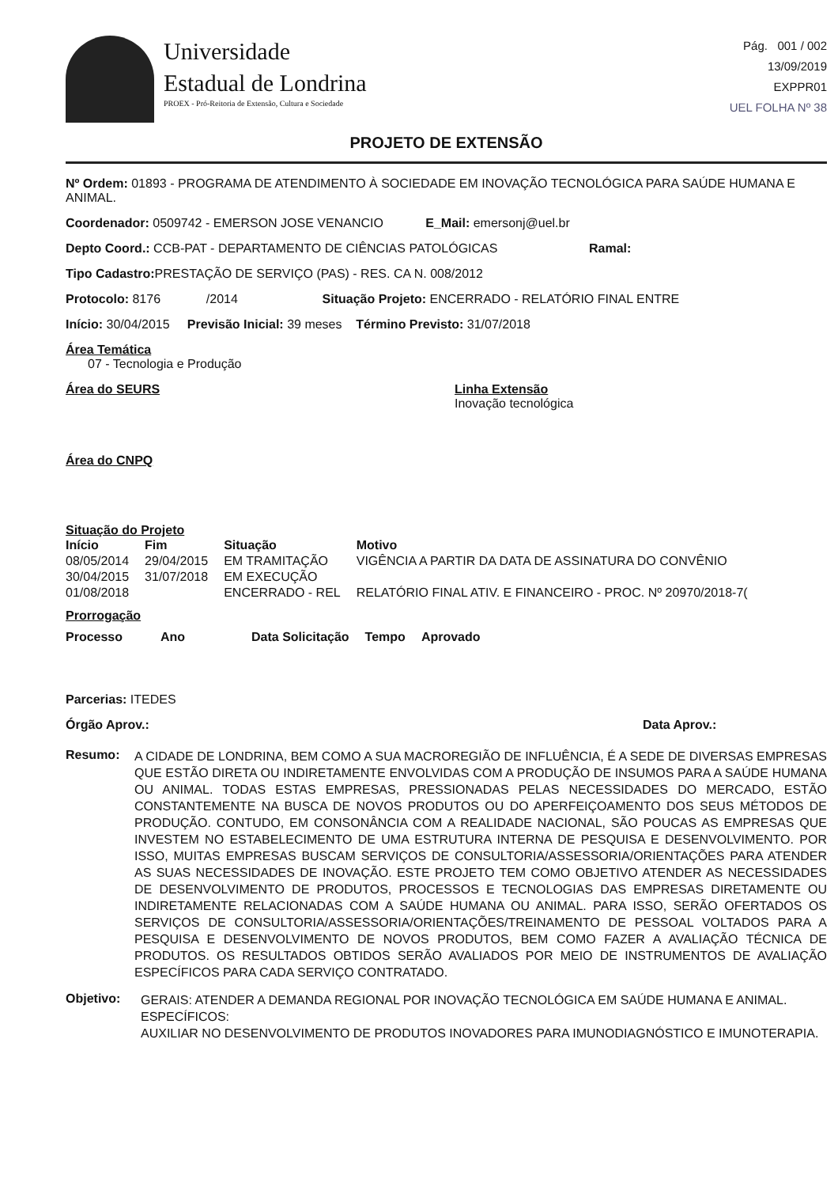Universidade
Estadual de Londrina
PROEX - Pró-Reitoria de Extensão, Cultura e Sociedade
Pág. 001 / 002
13/09/2019
EXPPR01
UEL FOLHA Nº 38
PROJETO DE EXTENSÃO
Nº Ordem: 01893 - PROGRAMA DE ATENDIMENTO À SOCIEDADE EM INOVAÇÃO TECNOLÓGICA PARA SAÚDE HUMANA E ANIMAL.
Coordenador: 0509742 - EMERSON JOSE VENANCIO E_Mail: emersonj@uel.br
Depto Coord.: CCB-PAT - DEPARTAMENTO DE CIÊNCIAS PATOLÓGICAS Ramal:
Tipo Cadastro: PRESTAÇÃO DE SERVIÇO (PAS) - RES. CA N. 008/2012
Protocolo: 8176 /2014 Situação Projeto: ENCERRADO - RELATÓRIO FINAL ENTRE
Início: 30/04/2015 Previsão Inicial: 39 meses Término Previsto: 31/07/2018
Área Temática
07 - Tecnologia e Produção
Área do SEURS Linha Extensão
Inovação tecnológica
Área do CNPQ
Situação do Projeto
| Início | Fim | Situação | Motivo |
| --- | --- | --- | --- |
| 08/05/2014 | 29/04/2015 | EM TRAMITAÇÃO | VIGÊNCIA A PARTIR DA DATA DE ASSINATURA DO CONVÊNIO |
| 30/04/2015 | 31/07/2018 | EM EXECUÇÃO | |
| 01/08/2018 | | ENCERRADO - REL | RELATÓRIO FINAL ATIV. E FINANCEIRO - PROC. Nº 20970/2018-7( |
Prorrogação
| Processo | Ano | Data Solicitação | Tempo | Aprovado |
| --- | --- | --- | --- | --- |
Parcerias: ITEDES
Órgão Aprov.: Data Aprov.:
Resumo:
A CIDADE DE LONDRINA, BEM COMO A SUA MACROREGIÃO DE INFLUÊNCIA, É A SEDE DE DIVERSAS EMPRESAS QUE ESTÃO DIRETA OU INDIRETAMENTE ENVOLVIDAS COM A PRODUÇÃO DE INSUMOS PARA A SAÚDE HUMANA OU ANIMAL. TODAS ESTAS EMPRESAS, PRESSIONADAS PELAS NECESSIDADES DO MERCADO, ESTÃO CONSTANTEMENTE NA BUSCA DE NOVOS PRODUTOS OU DO APERFEIÇOAMENTO DOS SEUS MÉTODOS DE PRODUÇÃO. CONTUDO, EM CONSONÂNCIA COM A REALIDADE NACIONAL, SÃO POUCAS AS EMPRESAS QUE INVESTEM NO ESTABELECIMENTO DE UMA ESTRUTURA INTERNA DE PESQUISA E DESENVOLVIMENTO. POR ISSO, MUITAS EMPRESAS BUSCAM SERVIÇOS DE CONSULTORIA/ASSESSORIA/ORIENTAÇÕES PARA ATENDER AS SUAS NECESSIDADES DE INOVAÇÃO. ESTE PROJETO TEM COMO OBJETIVO ATENDER AS NECESSIDADES DE DESENVOLVIMENTO DE PRODUTOS, PROCESSOS E TECNOLOGIAS DAS EMPRESAS DIRETAMENTE OU INDIRETAMENTE RELACIONADAS COM A SAÚDE HUMANA OU ANIMAL. PARA ISSO, SERÃO OFERTADOS OS SERVIÇOS DE CONSULTORIA/ASSESSORIA/ORIENTAÇÕES/TREINAMENTO DE PESSOAL VOLTADOS PARA A PESQUISA E DESENVOLVIMENTO DE NOVOS PRODUTOS, BEM COMO FAZER A AVALIAÇÃO TÉCNICA DE PRODUTOS. OS RESULTADOS OBTIDOS SERÃO AVALIADOS POR MEIO DE INSTRUMENTOS DE AVALIAÇÃO ESPECÍFICOS PARA CADA SERVIÇO CONTRATADO.
Objetivo:
GERAIS: ATENDER A DEMANDA REGIONAL POR INOVAÇÃO TECNOLÓGICA EM SAÚDE HUMANA E ANIMAL.
ESPECÍFICOS:
AUXILIAR NO DESENVOLVIMENTO DE PRODUTOS INOVADORES PARA IMUNODIAGNÓSTICO E IMUNOTERAPIA.